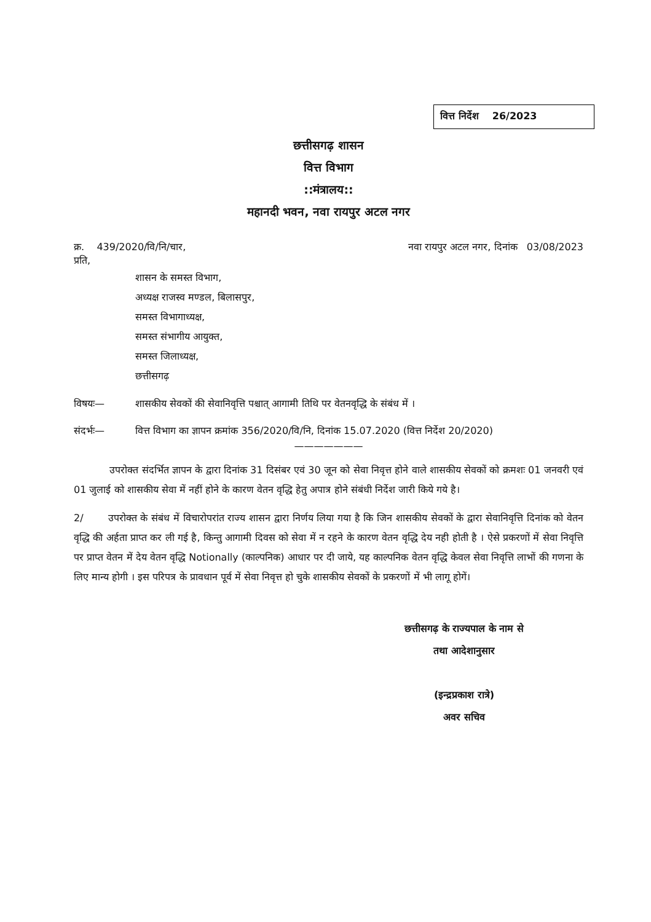वित्त निर्देश 26/2023
छत्तीसगढ़ शासन
वित्त विभाग
::मंत्रालय::
महानदी भवन, नवा रायपुर अटल नगर
क्र. 439/2020/वि/नि/चार, नवा रायपुर अटल नगर, दिनांक 03/08/2023
प्रति,
शासन के समस्त विभाग,
अध्यक्ष राजस्व मण्डल, बिलासपुर,
समस्त विभागाध्यक्ष,
समस्त संभागीय आयुक्त,
समस्त जिलाध्यक्ष,
छत्तीसगढ़
विषयः— शासकीय सेवकों की सेवानिवृत्ति पश्चात् आगामी तिथि पर वेतनवृद्धि के संबंध में ।
संदर्भः— वित्त विभाग का ज्ञापन क्रमांक 356/2020/वि/नि, दिनांक 15.07.2020 (वित्त निर्देश 20/2020)
———————
उपरोक्त संदर्भित ज्ञापन के द्वारा दिनांक 31 दिसंबर एवं 30 जून को सेवा निवृत्त होने वाले शासकीय सेवकों को क्रमशः 01 जनवरी एवं 01 जुलाई को शासकीय सेवा में नहीं होने के कारण वेतन वृद्धि हेतु अपात्र होने संबंधी निर्देश जारी किये गये है।
2/ उपरोक्त के संबंध में विचारोपरांत राज्य शासन द्वारा निर्णय लिया गया है कि जिन शासकीय सेवकों के द्वारा सेवानिवृत्ति दिनांक को वेतन वृद्धि की अर्हता प्राप्त कर ली गई है, किन्तु आगामी दिवस को सेवा में न रहने के कारण वेतन वृद्धि देय नही होती है । ऐसे प्रकरणों में सेवा निवृत्ति पर प्राप्त वेतन में देय वेतन वृद्धि Notionally (काल्पनिक) आधार पर दी जाये, यह काल्पनिक वेतन वृद्धि केवल सेवा निवृत्ति लाभों की गणना के लिए मान्य होगी । इस परिपत्र के प्रावधान पूर्व में सेवा निवृत्त हो चुके शासकीय सेवकों के प्रकरणों में भी लागू होगें।
छत्तीसगढ़ के राज्यपाल के नाम से
तथा आदेशानुसार
(इन्द्रप्रकाश रात्रे)
अवर सचिव